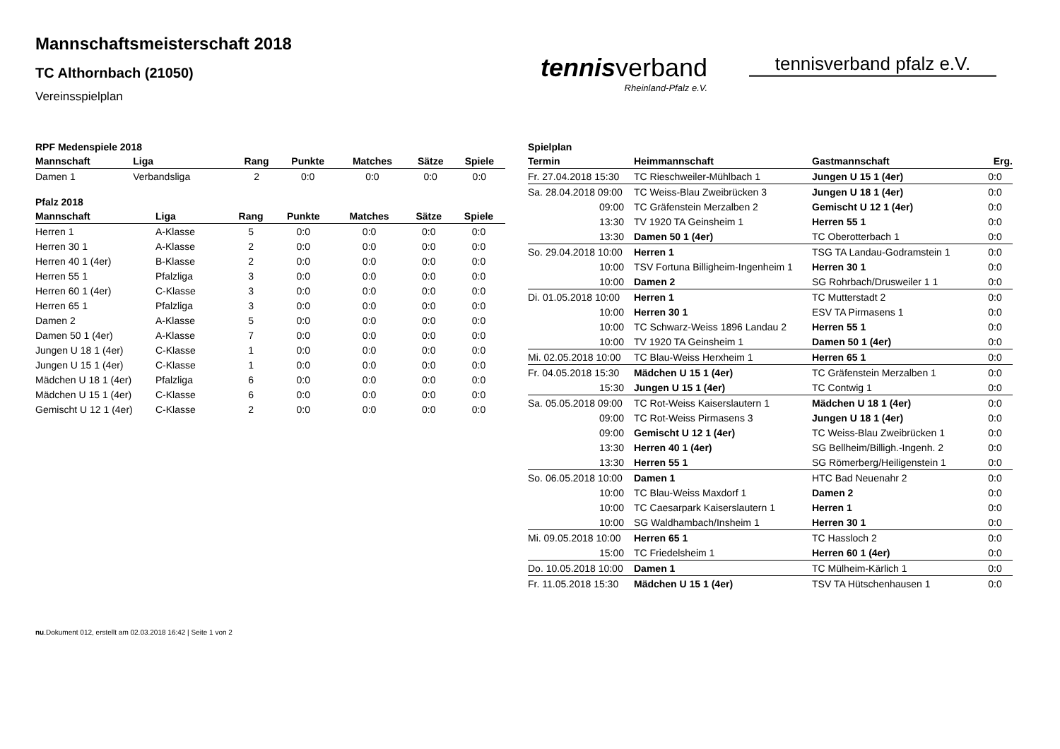Mannschaftsmeisterschaft 2018
TC Althornbach (21050)
Vereinsspielplan
tennisverband
Rheinland-Pfalz e.V.
tennisverband pfalz e.V.
RPF Medenspiele 2018
| Mannschaft | Liga | Rang | Punkte | Matches | Sätze | Spiele |
| --- | --- | --- | --- | --- | --- | --- |
| Damen 1 | Verbandsliga | 2 | 0:0 | 0:0 | 0:0 | 0:0 |
Pfalz 2018
| Mannschaft | Liga | Rang | Punkte | Matches | Sätze | Spiele |
| --- | --- | --- | --- | --- | --- | --- |
| Herren 1 | A-Klasse | 5 | 0:0 | 0:0 | 0:0 | 0:0 |
| Herren 30 1 | A-Klasse | 2 | 0:0 | 0:0 | 0:0 | 0:0 |
| Herren 40 1 (4er) | B-Klasse | 2 | 0:0 | 0:0 | 0:0 | 0:0 |
| Herren 55 1 | Pfalzliga | 3 | 0:0 | 0:0 | 0:0 | 0:0 |
| Herren 60 1 (4er) | C-Klasse | 3 | 0:0 | 0:0 | 0:0 | 0:0 |
| Herren 65 1 | Pfalzliga | 3 | 0:0 | 0:0 | 0:0 | 0:0 |
| Damen 2 | A-Klasse | 5 | 0:0 | 0:0 | 0:0 | 0:0 |
| Damen 50 1 (4er) | A-Klasse | 7 | 0:0 | 0:0 | 0:0 | 0:0 |
| Jungen U 18 1 (4er) | C-Klasse | 1 | 0:0 | 0:0 | 0:0 | 0:0 |
| Jungen U 15 1 (4er) | C-Klasse | 1 | 0:0 | 0:0 | 0:0 | 0:0 |
| Mädchen U 18 1 (4er) | Pfalzliga | 6 | 0:0 | 0:0 | 0:0 | 0:0 |
| Mädchen U 15 1 (4er) | C-Klasse | 6 | 0:0 | 0:0 | 0:0 | 0:0 |
| Gemischt U 12 1 (4er) | C-Klasse | 2 | 0:0 | 0:0 | 0:0 | 0:0 |
Spielplan
| Termin | Heimmannschaft | Gastmannschaft | Erg. |
| --- | --- | --- | --- |
| Fr. 27.04.2018 15:30 | TC Rieschweiler-Mühlbach 1 | Jungen U 15 1 (4er) | 0:0 |
| Sa. 28.04.2018 09:00 | TC Weiss-Blau Zweibrücken 3 | Jungen U 18 1 (4er) | 0:0 |
| 09:00 | TC Gräfenstein Merzalben 2 | Gemischt U 12 1 (4er) | 0:0 |
| 13:30 | TV 1920 TA Geinsheim 1 | Herren 55 1 | 0:0 |
| 13:30 | Damen 50 1 (4er) | TC Oberotterbach 1 | 0:0 |
| So. 29.04.2018 10:00 | Herren 1 | TSG TA Landau-Godramstein 1 | 0:0 |
| 10:00 | TSV Fortuna Billigheim-Ingenheim 1 | Herren 30 1 | 0:0 |
| 10:00 | Damen 2 | SG Rohrbach/Drusweiler 1 1 | 0:0 |
| Di. 01.05.2018 10:00 | Herren 1 | TC Mutterstadt 2 | 0:0 |
| 10:00 | Herren 30 1 | ESV TA Pirmasens 1 | 0:0 |
| 10:00 | TC Schwarz-Weiss 1896 Landau 2 | Herren 55 1 | 0:0 |
| 10:00 | TV 1920 TA Geinsheim 1 | Damen 50 1 (4er) | 0:0 |
| Mi. 02.05.2018 10:00 | TC Blau-Weiss Herxheim 1 | Herren 65 1 | 0:0 |
| Fr. 04.05.2018 15:30 | Mädchen U 15 1 (4er) | TC Gräfenstein Merzalben 1 | 0:0 |
| 15:30 | Jungen U 15 1 (4er) | TC Contwig 1 | 0:0 |
| Sa. 05.05.2018 09:00 | TC Rot-Weiss Kaiserslautern 1 | Mädchen U 18 1 (4er) | 0:0 |
| 09:00 | TC Rot-Weiss Pirmasens 3 | Jungen U 18 1 (4er) | 0:0 |
| 09:00 | Gemischt U 12 1 (4er) | TC Weiss-Blau Zweibrücken 1 | 0:0 |
| 13:30 | Herren 40 1 (4er) | SG Bellheim/Billigh.-Ingenh. 2 | 0:0 |
| 13:30 | Herren 55 1 | SG Römerberg/Heiligenstein 1 | 0:0 |
| So. 06.05.2018 10:00 | Damen 1 | HTC Bad Neuenahr 2 | 0:0 |
| 10:00 | TC Blau-Weiss Maxdorf 1 | Damen 2 | 0:0 |
| 10:00 | TC Caesarpark Kaiserslautern 1 | Herren 1 | 0:0 |
| 10:00 | SG Waldhambach/Insheim 1 | Herren 30 1 | 0:0 |
| Mi. 09.05.2018 10:00 | Herren 65 1 | TC Hassloch 2 | 0:0 |
| 15:00 | TC Friedelsheim 1 | Herren 60 1 (4er) | 0:0 |
| Do. 10.05.2018 10:00 | Damen 1 | TC Mülheim-Kärlich 1 | 0:0 |
| Fr. 11.05.2018 15:30 | Mädchen U 15 1 (4er) | TSV TA Hütschenhausen 1 | 0:0 |
nu.Dokument 012, erstellt am 02.03.2018 16:42 | Seite 1 von 2